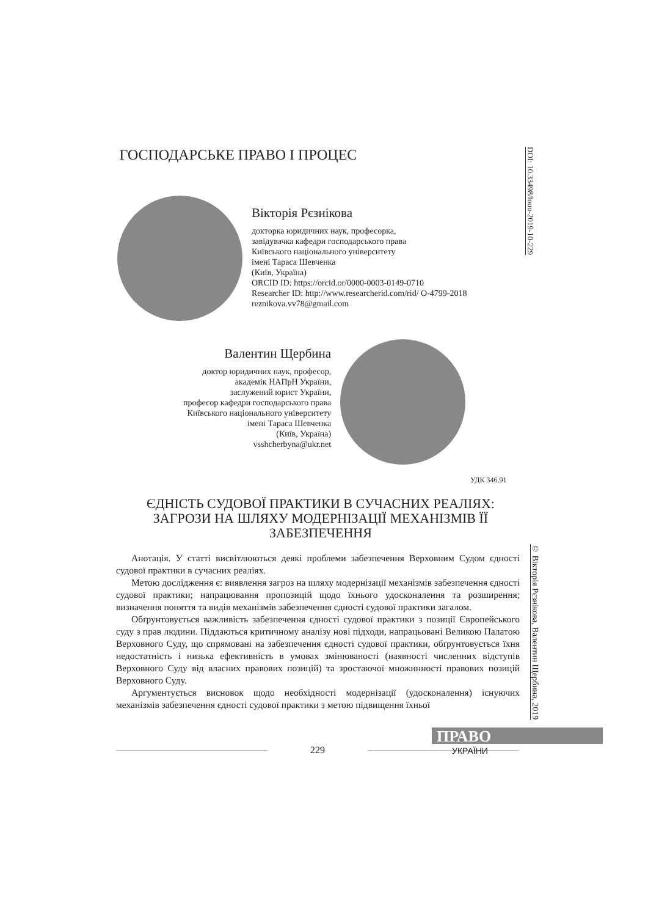ГОСПОДАРСЬКЕ ПРАВО І ПРОЦЕС
DOI: 10.33498/louu-2019-10-229
Вікторія Рєзнікова
докторка юридичних наук, професорка,
завідувачка кафедри господарського права
Київського національного університету
імені Тараса Шевченка
(Київ, Україна)
ORCID ID: https://orcid.or/0000-0003-0149-0710
Researcher ID: http://www.researcherid.com/rid/ O-4799-2018
reznikova.vv78@gmail.com
Валентин Щербина
доктор юридичних наук, професор,
академік НАПрН України,
заслужений юрист України,
професор кафедри господарського права
Київського національного університету
імені Тараса Шевченка
(Київ, Україна)
vsshcherbyna@ukr.net
УДК 346.91
ЄДНІСТЬ СУДОВОЇ ПРАКТИКИ В СУЧАСНИХ РЕАЛІЯХ: ЗАГРОЗИ НА ШЛЯХУ МОДЕРНІЗАЦІЇ МЕХАНІЗМІВ ЇЇ ЗАБЕЗПЕЧЕННЯ
© Вікторія Рєзнікова, Валентин Щербина, 2019
Анотація. У статті висвітлюються деякі проблеми забезпечення Верховним Судом єдності судової практики в сучасних реаліях.
Метою дослідження є: виявлення загроз на шляху модернізації механізмів забезпечення єдності судової практики; напрацювання пропозицій щодо їхнього удосконалення та розширення; визначення поняття та видів механізмів забезпечення єдності судової практики загалом.
Обґрунтовується важливість забезпечення єдності судової практики з позиції Європейського суду з прав людини. Піддаються критичному аналізу нові підходи, напрацьовані Великою Палатою Верховного Суду, що спрямовані на забезпечення єдності судової практики, обґрунтовується їхня недостатність і низька ефективність в умовах змінюваності (наявності численних відступів Верховного Суду від власних правових позицій) та зростаючої множинності правових позицій Верховного Суду.
Аргументується висновок щодо необхідності модернізації (удосконалення) існуючих механізмів забезпечення єдності судової практики з метою підвищення їхньої
ПРАВО
229 УКРАЇНИ